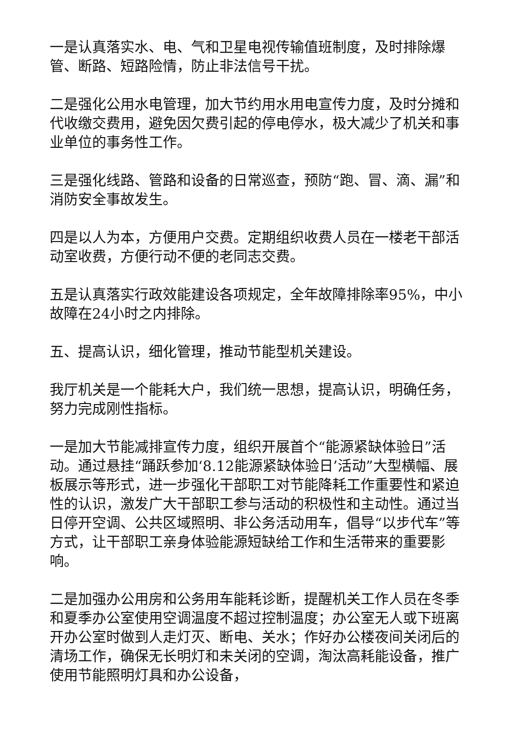一是认真落实水、电、气和卫星电视传输值班制度，及时排除爆管、断路、短路险情，防止非法信号干扰。
二是强化公用水电管理，加大节约用水用电宣传力度，及时分摊和代收缴交费用，避免因欠费引起的停电停水，极大减少了机关和事业单位的事务性工作。
三是强化线路、管路和设备的日常巡查，预防“跑、冒、滴、漏”和消防安全事故发生。
四是以人为本，方便用户交费。定期组织收费人员在一楼老干部活动室收费，方便行动不便的老同志交费。
五是认真落实行政效能建设各项规定，全年故障排除率95%，中小故障在24小时之内排除。
五、提高认识，细化管理，推动节能型机关建设。
我厅机关是一个能耗大户，我们统一思想，提高认识，明确任务，努力完成刚性指标。
一是加大节能减排宣传力度，组织开展首个“能源紧缺体验日”活动。通过悬挂“踊跃参加‘8.12能源紧缺体验日’活动”大型横幅、展板展示等形式，进一步强化干部职工对节能降耗工作重要性和紧迫性的认识，激发广大干部职工参与活动的积极性和主动性。通过当日停开空调、公共区域照明、非公务活动用车，倡导“以步代车”等方式，让干部职工亲身体验能源短缺给工作和生活带来的重要影响。
二是加强办公用房和公务用车能耗诊断，提醒机关工作人员在冬季和夏季办公室使用空调温度不超过控制温度；办公室无人或下班离开办公室时做到人走灯灭、断电、关水；作好办公楼夜间关闭后的清场工作，确保无长明灯和未关闭的空调，淘汰高耗能设备，推广使用节能照明灯具和办公设备，